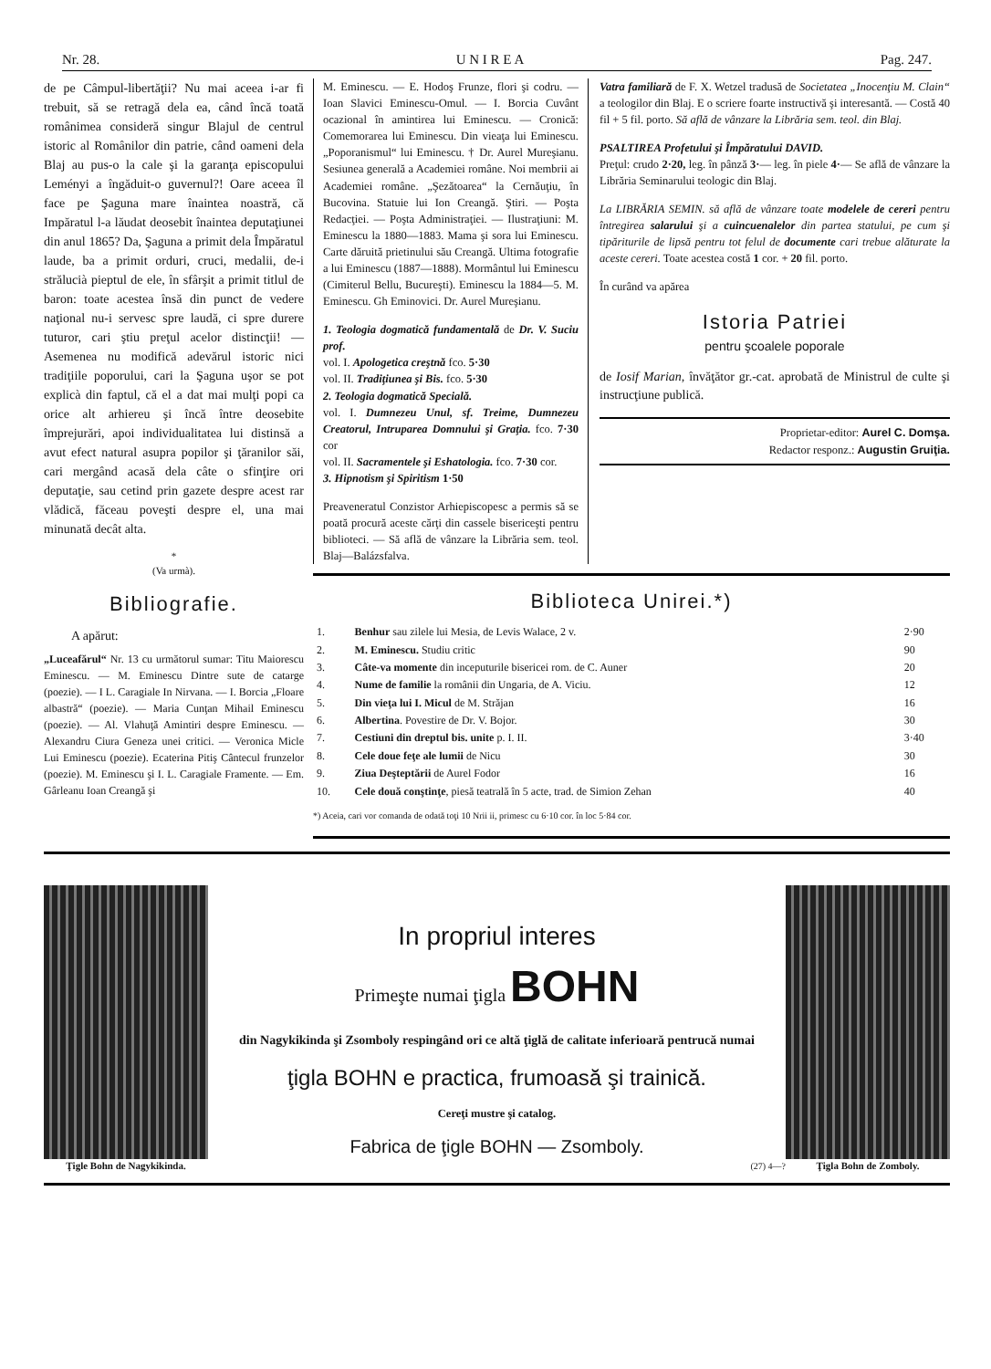Nr. 28. U N I R E A Pag. 247.
de pe Câmpul-libertăţii? Nu mai aceea i-ar fi trebuit, să se retragă dela ea, când încă toată românimea consideră singur Blajul de centrul istoric al Românilor din patrie, când oameni dela Blaj au pus-o la cale şi la garanţa episcopului Leményi a îngăduit-o guvernul?! Oare aceea îl face pe Şaguna mare înaintea noastră, că Impăratul l-a lăudat deosebit înaintea deputaţiunei din anul 1865? Da, Şaguna a primit dela Împăratul laude, ba a primit orduri, cruci, medalii, de-i strălucià pieptul de ele, în sfârşit a primit titlul de baron: toate acestea însă din punct de vedere naţional nu-i servesc spre laudă, ci spre durere tuturor, cari ştiu preţul acelor distincţii! — Asemenea nu modifică adevărul istoric nici tradiţiile poporului, cari la Şaguna uşor se pot explicà din faptul, că el a dat mai mulţi popi ca orice alt arhiereu şi încă între deosebite împrejurări, apoi individualitatea lui distinsă a avut efect natural asupra popilor şi ţăranilor săi, cari mergând acasă dela câte o sfinţire ori deputaţie, sau cetind prin gazete despre acest rar vlădică, făceau poveşti despre el, una mai minunată decât alta.
*
(Va urmà).
Bibliografie.
A apărut:
„Luceafărul“ Nr. 13 cu următorul sumar: Titu Maiorescu Eminescu. — M. Eminescu Dintre sute de catarge (poezie). — I L. Caragiale In Nirvana. — I. Borcia „Floare albastră“ (poezie). — Maria Cunţan Mihail Eminescu (poezie). — Al. Vlahuţă Amintiri despre Eminescu. — Alexandru Ciura Geneza unei critici. — Veronica Micle Lui Eminescu (poezie). Ecaterina Pitiş Cântecul frunzelor (poezie). M. Eminescu şi I. L. Caragiale Framente. — Em. Gârleanu Ioan Creangă şi
M. Eminescu. — E. Hodoş Frunze, flori şi codru. — Ioan Slavici Eminescu-Omul. — I. Borcia Cuvânt ocazional în amintirea lui Eminescu. — Cronică: Comemorarea lui Eminescu. Din vieaţa lui Eminescu. „Poporanismul“ lui Eminescu. † Dr. Aurel Mureşianu. Sesiunea generală a Academiei române. Noi membrii ai Academiei române. „Şezătoarea“ la Cernăuţiu, în Bucovina. Statuie lui Ion Creangă. Ştiri. — Poşta Redacţiei. — Poşta Administraţiei. — Ilustraţiuni: M. Eminescu la 1880—1883. Mama şi sora lui Eminescu. Carte dăruită prietinului său Creangă. Ultima fotografie a lui Eminescu (1887—1888). Mormântul lui Eminescu (Cimiterul Bellu, Bucureşti). Eminescu la 1884—5. M. Eminescu. Gh Eminovici. Dr. Aurel Mureşianu.
1. Teologia dogmatică fundamentală de Dr. V. Suciu prof.
vol. I. Apologetica creştnă fco. 5·30
vol. II. Tradiţiunea şi Bis. fco. 5·30
2. Teologia dogmatică Specială.
vol. I. Dumnezeu Unul, sf. Treime, Dumnezeu Creatorul, Intruparea Domnului şi Graţia. fco. 7·30 cor
vol. II. Sacramentele şi Eshatologia. fco. 7·30 cor.
3. Hipnotism şi Spiritism 1·50
Preaveneratul Conzistor Arhiepiscopesc a permis să se poată procură aceste cărţi din cassele bisericeşti pentru biblioteci. — Să află de vânzare la Librăria sem. teol. Blaj—Balázsfalva.
Vatra familiară de F. X. Wetzel tradusă de Societatea „Inocenţiu M. Clain“ a teologilor din Blaj. E o scriere foarte instructivă şi interesantă. — Costă 40 fil + 5 fil. porto. Să află de vânzare la Librăria sem. teol. din Blaj.
PSALTIREA Profetului şi Împăratului DAVID.
Preţul: crudo 2·20, leg. în pânză 3·— leg. în piele 4·— Se află de vânzare la Librăria Seminarului teologic din Blaj.
La LIBRĂRIA SEMIN. să află de vânzare toate modelele de cereri pentru întregirea salarului şi a cuincuenalelor din partea statului, pe cum şi tipăriturile de lipsă pentru tot felul de documente cari trebue alăturate la aceste cereri. Toate acestea costă 1 cor. + 20 fil. porto.
În curând va apărea
Istoria Patriei
pentru şcoalele poporale
de Iosif Marian, învăţător gr.-cat. aprobată de Ministrul de culte şi instrucţiune publică.
Proprietar-editor: Aurel C. Domşa.
Redactor responz.: Augustin Gruiţia.
Biblioteca Unirei.*)
| 1. | Benhur sau zilele lui Mesia, de Levis Walace, 2 v. | 2·90 |
| 2. | M. Eminescu. Studiu critic | 90 |
| 3. | Câte-va momente din inceputurile bisericei rom. de C. Auner | 20 |
| 4. | Nume de familie la românii din Ungaria, de A. Viciu. | 12 |
| 5. | Din vieţa lui I. Micul de M. Străjan | 16 |
| 6. | Albertina . Povestire de Dr. V. Bojor. | 30 |
| 7. | Cestiuni din dreptul bis. unite p. I. II. | 3·40 |
| 8. | Cele doue feţe ale lumii de Nicu | 30 |
| 9. | Ziua Deşteptării de Aurel Fodor | 16 |
| 10. | Cele două conştinţe , piesă teatrală în 5 acte, trad. de Simion Zehan | 40 |
*) Aceia, cari vor comanda de odată toţi 10 Nrii ii, primesc cu 6·10 cor. în loc 5·84 cor.
Ţigle Bohn de Nagykikinda.
In propriul interes
Primeşte numai ţigla BOHN
din Nagykikinda şi Zsomboly respingând ori ce altă ţiglă de calitate inferioară pentrucă numai
ţigla BOHN e practica, frumoasă şi trainică.
Cereţi mustre şi catalog.
Fabrica de ţigle BOHN — Zsomboly.
(27) 4—?
Ţigla Bohn de Zomboly.